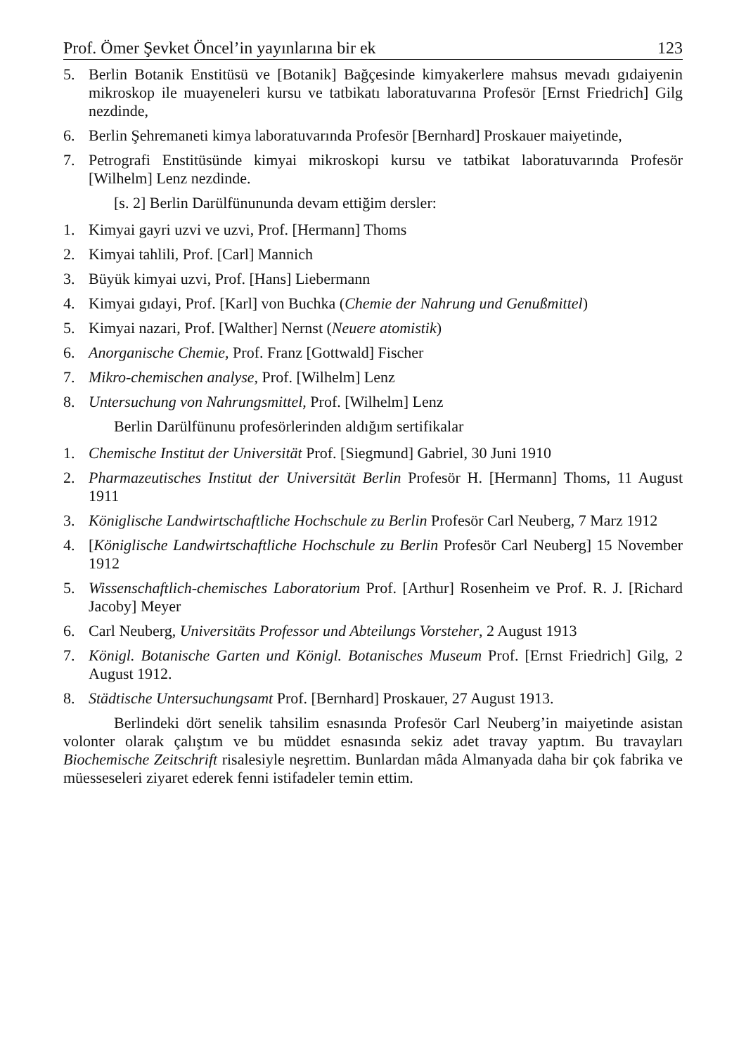Prof. Ömer Şevket Öncel’in yayınlarına bir ek 123
5. Berlin Botanik Enstitüsü ve [Botanik] Bağçesinde kimyakerlere mahsus mevadı gıdaiyenin mikroskop ile muayeneleri kursu ve tatbikatı laboratuvarına Profesör [Ernst Friedrich] Gilg nezdinde,
6. Berlin Şehremaneti kimya laboratuvarında Profesör [Bernhard] Proskauer maiyetinde,
7. Petrografi Enstitüsünde kimyai mikroskopi kursu ve tatbikat laboratuvarında Profesör [Wilhelm] Lenz nezdinde.
[s. 2] Berlin Darülfünununda devam ettiğim dersler:
1. Kimyai gayri uzvi ve uzvi, Prof. [Hermann] Thoms
2. Kimyai tahlili, Prof. [Carl] Mannich
3. Büyük kimyai uzvi, Prof. [Hans] Liebermann
4. Kimyai gıdayi, Prof. [Karl] von Buchka (Chemie der Nahrung und Genußmittel)
5. Kimyai nazari, Prof. [Walther] Nernst (Neuere atomistik)
6. Anorganische Chemie, Prof. Franz [Gottwald] Fischer
7. Mikro-chemischen analyse, Prof. [Wilhelm] Lenz
8. Untersuchung von Nahrungsmittel, Prof. [Wilhelm] Lenz
Berlin Darülfünunu profesörlerinden aldığım sertifikalar
1. Chemische Institut der Universität Prof. [Siegmund] Gabriel, 30 Juni 1910
2. Pharmazeutisches Institut der Universität Berlin Profesör H. [Hermann] Thoms, 11 August 1911
3. Königlische Landwirtschaftliche Hochschule zu Berlin Profesör Carl Neuberg, 7 Marz 1912
4. [Königlische Landwirtschaftliche Hochschule zu Berlin Profesör Carl Neuberg] 15 November 1912
5. Wissenschaftlich-chemisches Laboratorium Prof. [Arthur] Rosenheim ve Prof. R. J. [Richard Jacoby] Meyer
6. Carl Neuberg, Universitäts Professor und Abteilungs Vorsteher, 2 August 1913
7. Königl. Botanische Garten und Königl. Botanisches Museum Prof. [Ernst Friedrich] Gilg, 2 August 1912.
8. Städtische Untersuchungsamt Prof. [Bernhard] Proskauer, 27 August 1913.
Berlindeki dört senelik tahsilim esnasında Profesör Carl Neuberg’in maiyetinde asistan volonter olarak çalıştım ve bu müddet esnasında sekiz adet travay yaptım. Bu travayları Biochemische Zeitschrift risalesiyle neşrettim. Bunlardan mâda Almanyada daha bir çok fabrika ve müesseseleri ziyaret ederek fenni istifadeler temin ettim.